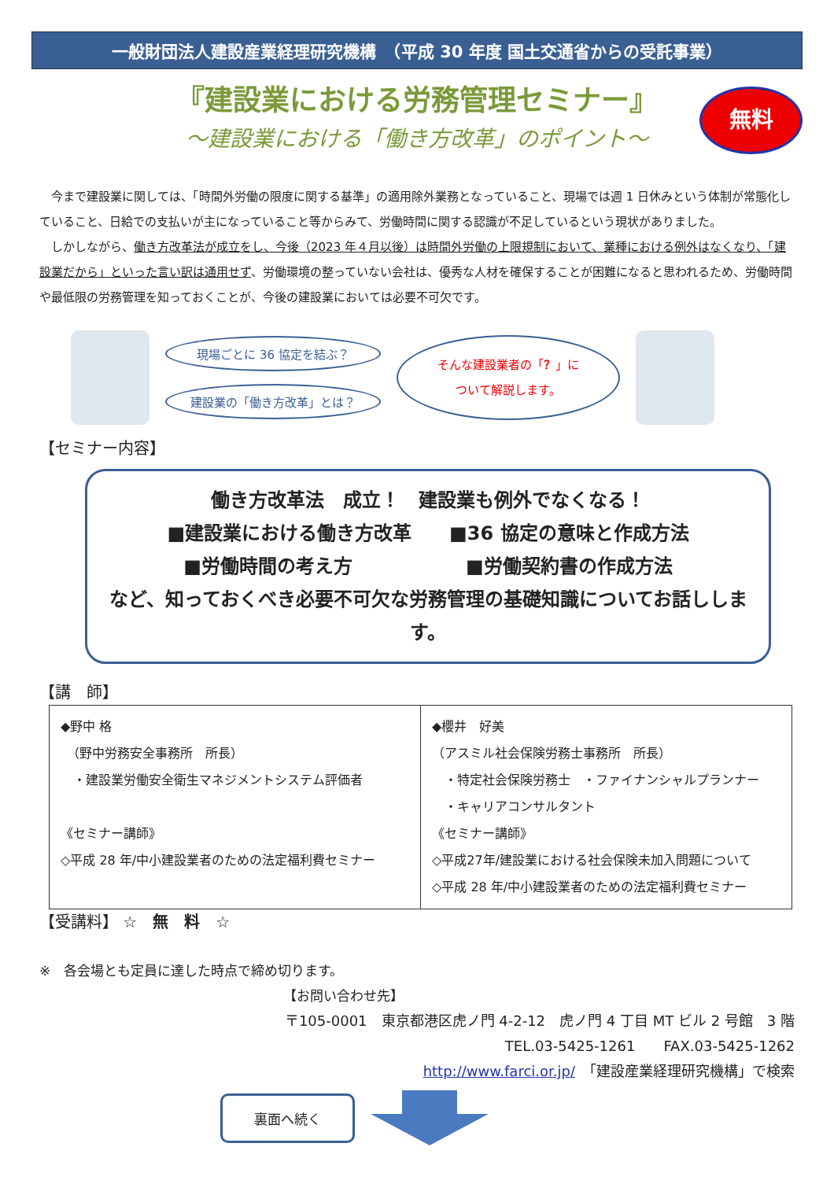一般財団法人建設産業経理研究機構　（平成 30 年度 国土交通省からの受託事業）
『建設業における労務管理セミナー』
無料
～建設業における「働き方改革」のポイント～
　今まで建設業に関しては、「時間外労働の限度に関する基準」の適用除外業務となっていること、現場では週 1 日休みという体制が常態化していること、日給での支払いが主になっていること等からみて、労働時間に関する認識が不足しているという現状がありました。
　しかしながら、働き方改革法が成立をし、今後（2023 年４月以後）は時間外労働の上限規制において、業種における例外はなくなり、「建設業だから」といった言い訳は通用せず、労働環境の整っていない会社は、優秀な人材を確保することが困難になると思われるため、労働時間や最低限の労務管理を知っておくことが、今後の建設業においては必要不可欠です。
現場ごとに 36 協定を結ぶ？
建設業の「働き方改革」とは？
そんな建設業者の「？」に
ついて解説します。
【セミナー内容】
働き方改革法　成立！　建設業も例外でなくなる！
■建設業における働き方改革　　■36 協定の意味と作成方法
■労働時間の考え方　　　　　　■労働契約書の作成方法
など、知っておくべき必要不可欠な労務管理の基礎知識についてお話しします。
【講　師】
| ◆野中 格 （野中労務安全事務所 所長） ・建設業労働安全衛生マネジメントシステム評価者 《セミナー講師》 ◇平成 28 年/中小建設業者のための法定福利費セミナー | ◆櫻井 好美 （アスミル社会保険労務士事務所 所長） ・特定社会保険労務士 ・ファイナンシャルプランナー ・キャリアコンサルタント 《セミナー講師》 ◇平成27年/建設業における社会保険未加入問題について ◇平成 28 年/中小建設業者のための法定福利費セミナー |
【受講料】 ☆　無　料　☆
※　各会場とも定員に達した時点で締め切ります。
【お問い合わせ先】
〒105-0001　東京都港区虎ノ門 4-2-12　虎ノ門 4 丁目 MT ビル 2 号館　3 階
TEL.03-5425-1261　　FAX.03-5425-1262
http://www.farci.or.jp/　「建設産業経理研究機構」で検索
裏面へ続く